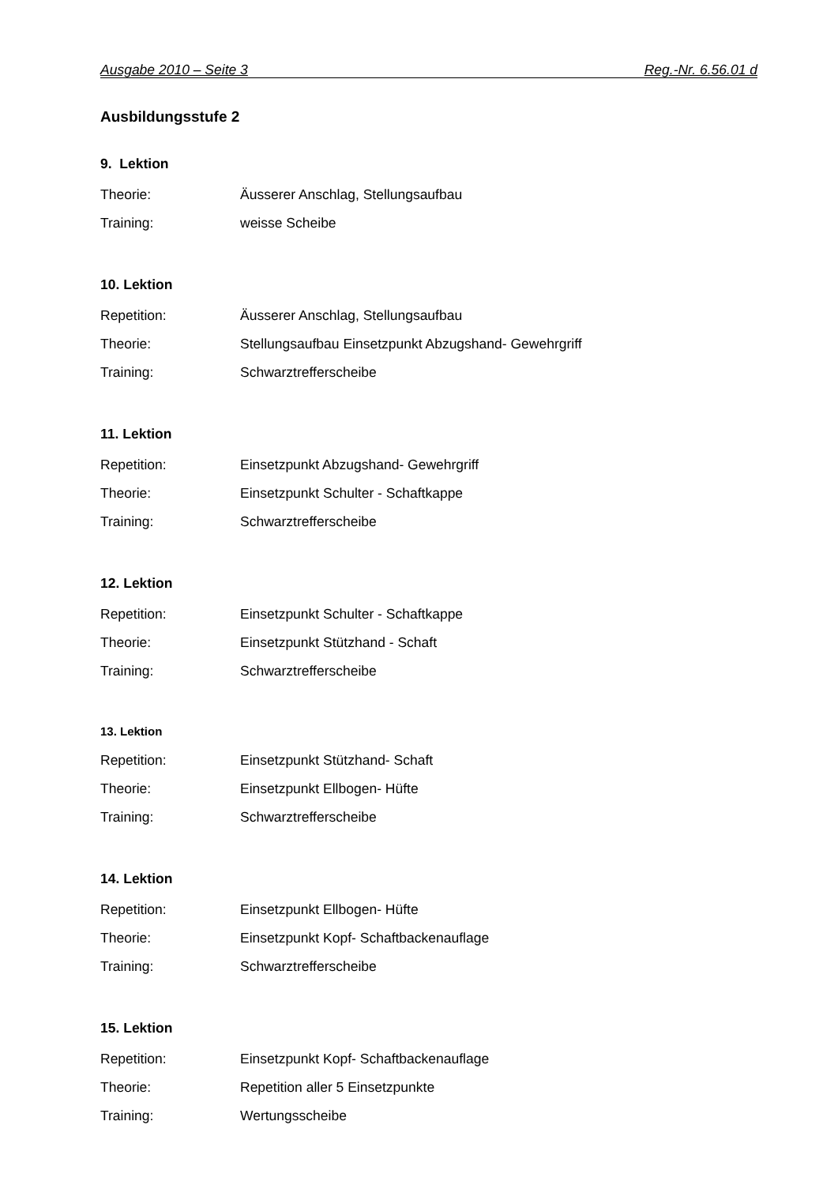Ausgabe 2010 – Seite 3 Reg.-Nr. 6.56.01 d
Ausbildungsstufe 2
9. Lektion
Theorie: Äusserer Anschlag, Stellungsaufbau
Training: weisse Scheibe
10. Lektion
Repetition: Äusserer Anschlag, Stellungsaufbau
Theorie: Stellungsaufbau Einsetzpunkt Abzugshand- Gewehrgriff
Training: Schwarztrefferscheibe
11. Lektion
Repetition: Einsetzpunkt Abzugshand- Gewehrgriff
Theorie: Einsetzpunkt Schulter - Schaftkappe
Training: Schwarztrefferscheibe
12. Lektion
Repetition: Einsetzpunkt Schulter - Schaftkappe
Theorie: Einsetzpunkt Stützhand - Schaft
Training: Schwarztrefferscheibe
13. Lektion
Repetition: Einsetzpunkt Stützhand- Schaft
Theorie: Einsetzpunkt Ellbogen- Hüfte
Training: Schwarztrefferscheibe
14. Lektion
Repetition: Einsetzpunkt Ellbogen- Hüfte
Theorie: Einsetzpunkt Kopf- Schaftbackenauflage
Training: Schwarztrefferscheibe
15. Lektion
Repetition: Einsetzpunkt Kopf- Schaftbackenauflage
Theorie: Repetition aller 5 Einsetzpunkte
Training: Wertungsscheibe